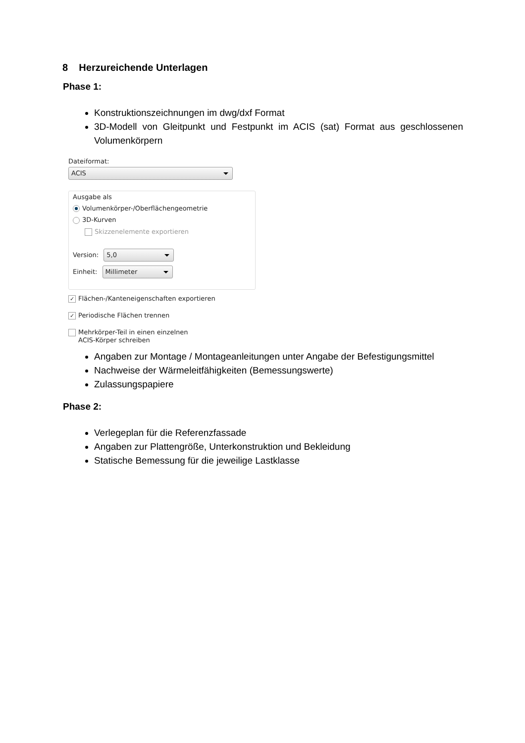8 Herzureichende Unterlagen
Phase 1:
Konstruktionszeichnungen im dwg/dxf Format
3D-Modell von Gleitpunkt und Festpunkt im ACIS (sat) Format aus geschlossenen Volumenkörpern
Dateiformat:
ACIS
Ausgabe als
Volumenkörper-/Oberflächengeometrie
3D-Kurven
Skizzenelemente exportieren
Version:
5,0
Einheit:
Millimeter
✓ Flächen-/Kanteneigenschaften exportieren
✓ Periodische Flächen trennen
Mehrkörper-Teil in einen einzelnen
ACIS-Körper schreiben
Angaben zur Montage / Montageanleitungen unter Angabe der Befestigungsmittel
Nachweise der Wärmeleitfähigkeiten (Bemessungswerte)
Zulassungspapiere
Phase 2:
Verlegeplan für die Referenzfassade
Angaben zur Plattengröße, Unterkonstruktion und Bekleidung
Statische Bemessung für die jeweilige Lastklasse